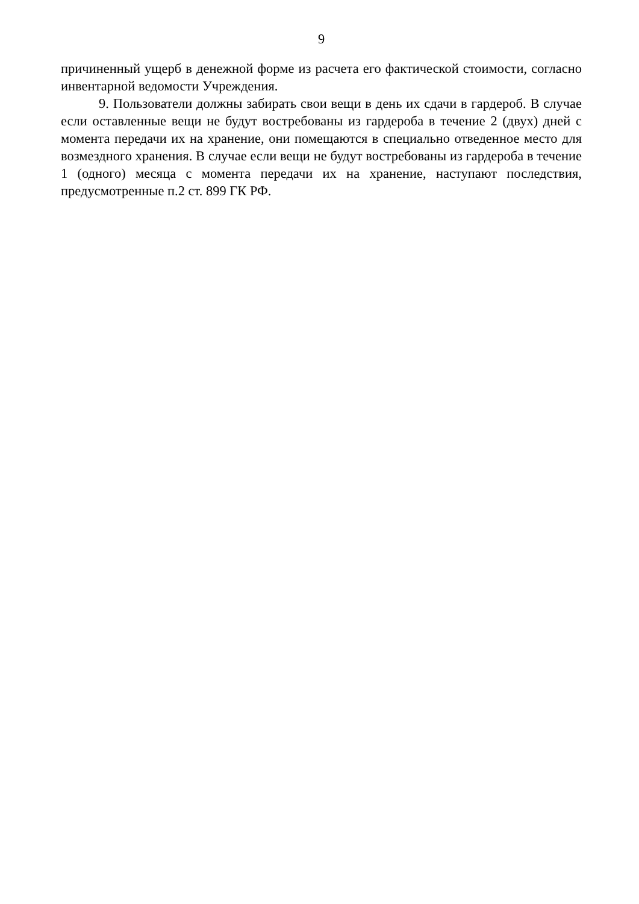9
причиненный ущерб в денежной форме из расчета его фактической стоимости, согласно инвентарной ведомости Учреждения.
9. Пользователи должны забирать свои вещи в день их сдачи в гардероб. В случае если оставленные вещи не будут востребованы из гардероба в течение 2 (двух) дней с момента передачи их на хранение, они помещаются в специально отведенное место для возмездного хранения. В случае если вещи не будут востребованы из гардероба в течение 1 (одного) месяца с момента передачи их на хранение, наступают последствия, предусмотренные п.2 ст. 899 ГК РФ.